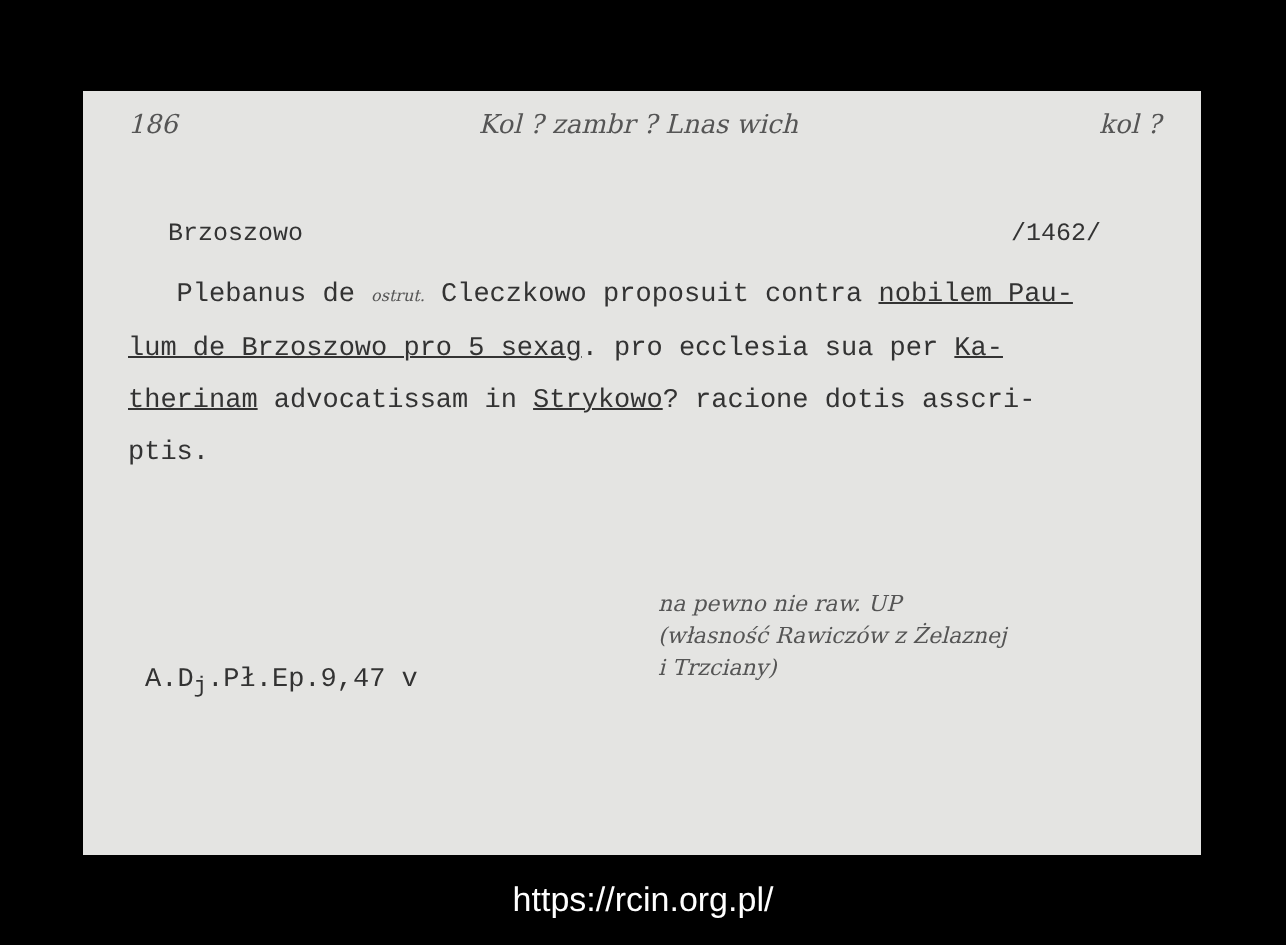186 Kol ? zambr ? Lnas wich kol ?
Brzoszowo /1462/
Plebanus de ostrut. Cleczkowo proposuit contra nobilem Pau-
lum de Brzoszowo pro 5 sexag. pro ecclesia sua per Ka-
therinam advocatissam in Strykowo? racione dotis asscri-
ptis.
na pewno nie raw. UP
(własność Rawiczów z Żelaznej
i Trzciany)
A.D<sub>j</sub>.Pł.Ep.9,47 v
https://rcin.org.pl/